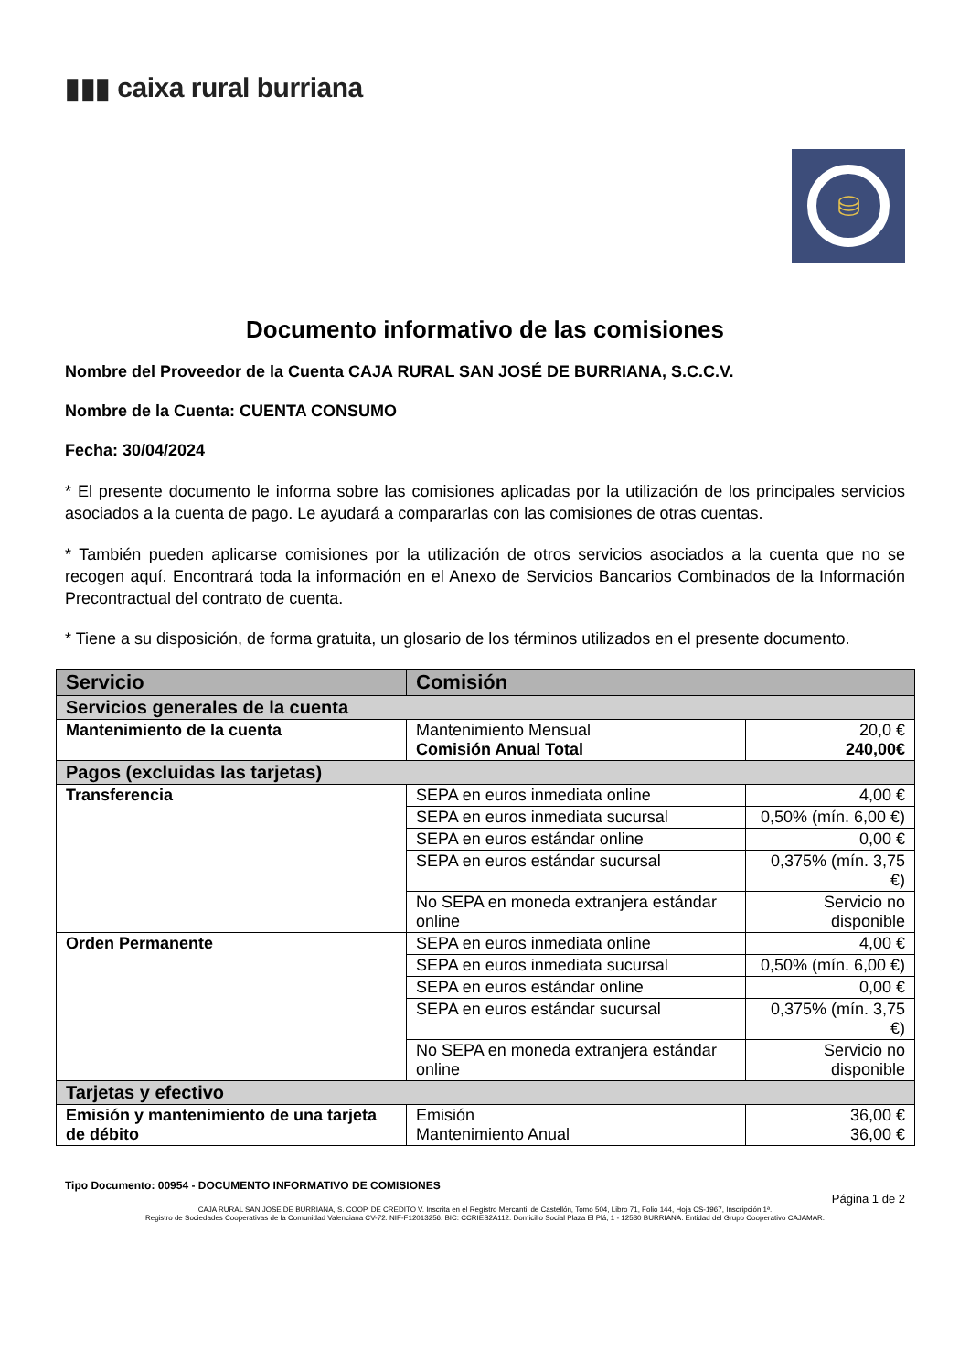▮▮▮ caixa rural burriana
⛁
Documento informativo de las comisiones
Nombre del Proveedor de la Cuenta CAJA RURAL SAN JOSÉ DE BURRIANA, S.C.C.V.
Nombre de la Cuenta: CUENTA CONSUMO
Fecha: 30/04/2024
* El presente documento le informa sobre las comisiones aplicadas por la utilización de los principales servicios asociados a la cuenta de pago. Le ayudará a compararlas con las comisiones de otras cuentas.
* También pueden aplicarse comisiones por la utilización de otros servicios asociados a la cuenta que no se recogen aquí. Encontrará toda la información en el Anexo de Servicios Bancarios Combinados de la Información Precontractual del contrato de cuenta.
* Tiene a su disposición, de forma gratuita, un glosario de los términos utilizados en el presente documento.
| Servicio | Comisión | |
| --- | --- | --- |
| Servicios generales de la cuenta | | |
| Mantenimiento de la cuenta | Mantenimiento Mensual Comisión Anual Total | 20,0 € 240,00€ |
| Pagos (excluidas las tarjetas) | | |
| Transferencia | SEPA en euros inmediata online | 4,00 € |
| | SEPA en euros inmediata sucursal | 0,50% (mín. 6,00 €) |
| | SEPA en euros estándar online | 0,00 € |
| | SEPA en euros estándar sucursal | 0,375% (mín. 3,75 €) |
| | No SEPA en moneda extranjera estándar online | Servicio no disponible |
| Orden Permanente | SEPA en euros inmediata online | 4,00 € |
| | SEPA en euros inmediata sucursal | 0,50% (mín. 6,00 €) |
| | SEPA en euros estándar online | 0,00 € |
| | SEPA en euros estándar sucursal | 0,375% (mín. 3,75 €) |
| | No SEPA en moneda extranjera estándar online | Servicio no disponible |
| Tarjetas y efectivo | | |
| Emisión y mantenimiento de una tarjeta de débito | Emisión Mantenimiento Anual | 36,00 € 36,00 € |
Tipo Documento: 00954 - DOCUMENTO INFORMATIVO DE COMISIONES
Página 1 de 2
CAJA RURAL SAN JOSÉ DE BURRIANA, S. COOP. DE CRÉDITO V. Inscrita en el Registro Mercantil de Castellón, Tomo 504, Libro 71, Folio 144, Hoja CS-1967, Inscripción 1ª.
Registro de Sociedades Cooperativas de la Comunidad Valenciana CV-72. NIF-F12013256. BIC: CCRIES2A112. Domicilio Social Plaza El Plá, 1 - 12530 BURRIANA. Entidad del Grupo Cooperativo CAJAMAR.